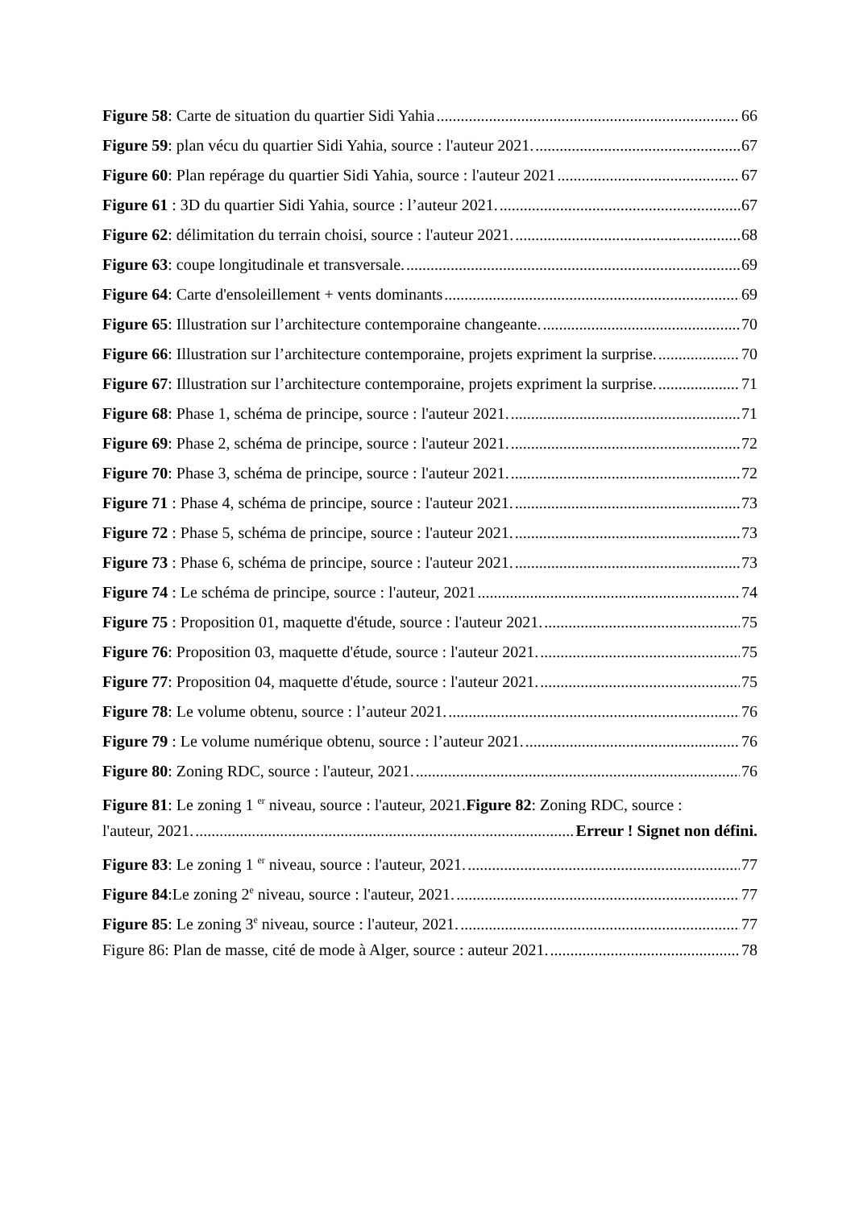Figure 58: Carte de situation du quartier Sidi Yahia 66
Figure 59: plan vécu du quartier Sidi Yahia, source : l'auteur 2021. 67
Figure 60: Plan repérage du quartier Sidi Yahia, source : l'auteur 2021 67
Figure 61 : 3D du quartier Sidi Yahia, source : l’auteur 2021. 67
Figure 62: délimitation du terrain choisi, source : l'auteur 2021. 68
Figure 63: coupe longitudinale et transversale. 69
Figure 64: Carte d'ensoleillement + vents dominants 69
Figure 65: Illustration sur l’architecture contemporaine changeante. 70
Figure 66: Illustration sur l’architecture contemporaine, projets expriment la surprise. 70
Figure 67: Illustration sur l’architecture contemporaine, projets expriment la surprise. 71
Figure 68: Phase 1, schéma de principe, source : l'auteur 2021. 71
Figure 69: Phase 2, schéma de principe, source : l'auteur 2021. 72
Figure 70: Phase 3, schéma de principe, source : l'auteur 2021. 72
Figure 71 : Phase 4, schéma de principe, source : l'auteur 2021. 73
Figure 72 : Phase 5, schéma de principe, source : l'auteur 2021. 73
Figure 73 : Phase 6, schéma de principe, source : l'auteur 2021. 73
Figure 74 : Le schéma de principe, source : l'auteur, 2021 74
Figure 75 : Proposition 01, maquette d'étude, source : l'auteur 2021. 75
Figure 76: Proposition 03, maquette d'étude, source : l'auteur 2021. 75
Figure 77: Proposition 04, maquette d'étude, source : l'auteur 2021. 75
Figure 78: Le volume obtenu, source : l’auteur 2021. 76
Figure 79 : Le volume numérique obtenu, source : l’auteur 2021. 76
Figure 80: Zoning RDC, source : l'auteur, 2021. 76
Figure 81: Le zoning 1 <sup>er</sup> niveau, source : l'auteur, 2021.Figure 82: Zoning RDC, source :
l'auteur, 2021. Erreur ! Signet non défini.
Figure 83: Le zoning 1 <sup>er</sup> niveau, source : l'auteur, 2021. 77
Figure 84:Le zoning 2<sup>e</sup> niveau, source : l'auteur, 2021. 77
Figure 85: Le zoning 3<sup>e</sup> niveau, source : l'auteur, 2021. 77
Figure 86: Plan de masse, cité de mode à Alger, source : auteur 2021. 78